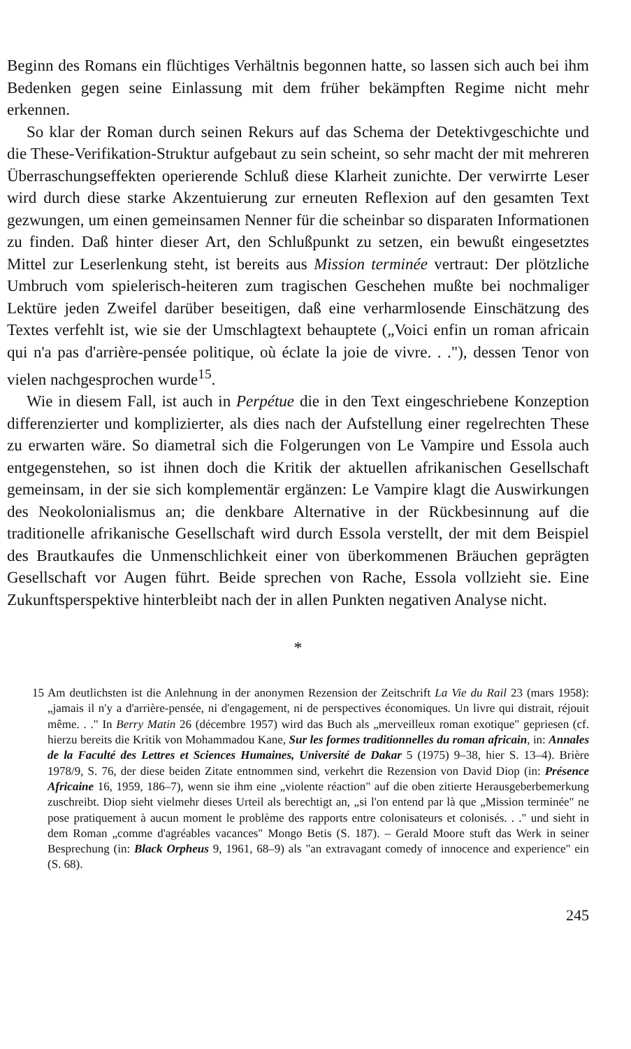Beginn des Romans ein flüchtiges Verhältnis begonnen hatte, so lassen sich auch bei ihm Bedenken gegen seine Einlassung mit dem früher bekämpften Regime nicht mehr erkennen.
So klar der Roman durch seinen Rekurs auf das Schema der Detektivgeschichte und die These-Verifikation-Struktur aufgebaut zu sein scheint, so sehr macht der mit mehreren Überraschungseffekten operierende Schluß diese Klarheit zunichte. Der verwirrte Leser wird durch diese starke Akzentuierung zur erneuten Reflexion auf den gesamten Text gezwungen, um einen gemeinsamen Nenner für die scheinbar so disparaten Informationen zu finden. Daß hinter dieser Art, den Schlußpunkt zu setzen, ein bewußt eingesetztes Mittel zur Leserlenkung steht, ist bereits aus Mission terminée vertraut: Der plötzliche Umbruch vom spielerisch-heiteren zum tragischen Geschehen mußte bei nochmaliger Lektüre jeden Zweifel darüber beseitigen, daß eine verharmlosende Einschätzung des Textes verfehlt ist, wie sie der Umschlagtext behauptete („Voici enfin un roman africain qui n'a pas d'arrière-pensée politique, où éclate la joie de vivre. . ."), dessen Tenor von vielen nachgesprochen wurde<sup>15</sup>.
Wie in diesem Fall, ist auch in Perpétue die in den Text eingeschriebene Konzeption differenzierter und komplizierter, als dies nach der Aufstellung einer regelrechten These zu erwarten wäre. So diametral sich die Folgerungen von Le Vampire und Essola auch entgegenstehen, so ist ihnen doch die Kritik der aktuellen afrikanischen Gesellschaft gemeinsam, in der sie sich komplementär ergänzen: Le Vampire klagt die Auswirkungen des Neokolonialismus an; die denkbare Alternative in der Rückbesinnung auf die traditionelle afrikanische Gesellschaft wird durch Essola verstellt, der mit dem Beispiel des Brautkaufes die Unmenschlichkeit einer von überkommenen Bräuchen geprägten Gesellschaft vor Augen führt. Beide sprechen von Rache, Essola vollzieht sie. Eine Zukunftsperspektive hinterbleibt nach der in allen Punkten negativen Analyse nicht.
*
15 Am deutlichsten ist die Anlehnung in der anonymen Rezension der Zeitschrift La Vie du Rail 23 (mars 1958): „jamais il n'y a d'arrière-pensée, ni d'engagement, ni de perspectives économiques. Un livre qui distrait, réjouit même. . ." In Berry Matin 26 (décembre 1957) wird das Buch als „merveilleux roman exotique" gepriesen (cf. hierzu bereits die Kritik von Mohammadou Kane, Sur les formes traditionnelles du roman africain, in: Annales de la Faculté des Lettres et Sciences Humaines, Université de Dakar 5 (1975) 9–38, hier S. 13–4). Brière 1978/9, S. 76, der diese beiden Zitate entnommen sind, verkehrt die Rezension von David Diop (in: Présence Africaine 16, 1959, 186–7), wenn sie ihm eine „violente réaction" auf die oben zitierte Herausgeberbemerkung zuschreibt. Diop sieht vielmehr dieses Urteil als berechtigt an, „si l'on entend par là que „Mission terminée" ne pose pratiquement à aucun moment le problème des rapports entre colonisateurs et colonisés. . ." und sieht in dem Roman „comme d'agréables vacances" Mongo Betis (S. 187). – Gerald Moore stuft das Werk in seiner Besprechung (in: Black Orpheus 9, 1961, 68–9) als "an extravagant comedy of innocence and experience" ein (S. 68).
245